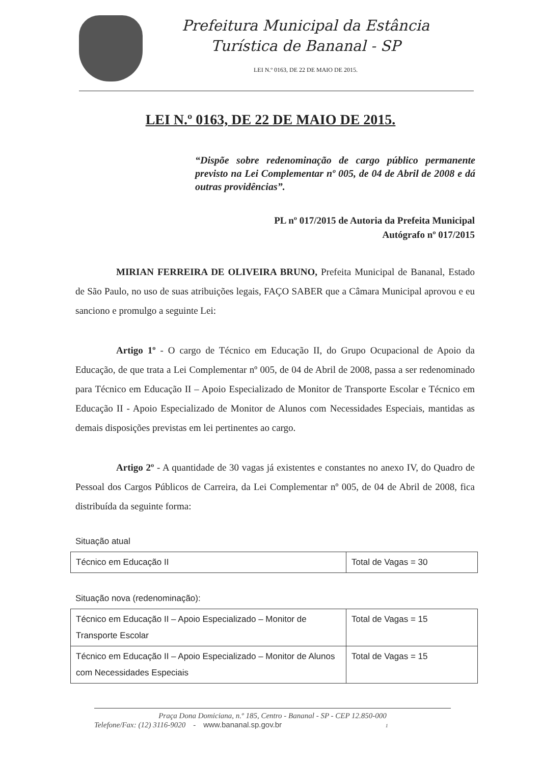Prefeitura Municipal da Estância
Turística de Bananal - SP
LEI N.º 0163, DE 22 DE MAIO DE 2015.
LEI N.º 0163, DE 22 DE MAIO DE 2015.
“Dispõe sobre redenominação de cargo público permanente previsto na Lei Complementar nº 005, de 04 de Abril de 2008 e dá outras providências”.
PL nº 017/2015 de Autoria da Prefeita Municipal
Autógrafo nº 017/2015
MIRIAN FERREIRA DE OLIVEIRA BRUNO, Prefeita Municipal de Bananal, Estado de São Paulo, no uso de suas atribuições legais, FAÇO SABER que a Câmara Municipal aprovou e eu sanciono e promulgo a seguinte Lei:
Artigo 1º - O cargo de Técnico em Educação II, do Grupo Ocupacional de Apoio da Educação, de que trata a Lei Complementar nº 005, de 04 de Abril de 2008, passa a ser redenominado para Técnico em Educação II – Apoio Especializado de Monitor de Transporte Escolar e Técnico em Educação II - Apoio Especializado de Monitor de Alunos com Necessidades Especiais, mantidas as demais disposições previstas em lei pertinentes ao cargo.
Artigo 2º - A quantidade de 30 vagas já existentes e constantes no anexo IV, do Quadro de Pessoal dos Cargos Públicos de Carreira, da Lei Complementar nº 005, de 04 de Abril de 2008, fica distribuída da seguinte forma:
Situação atual
| Técnico em Educação II | Total de Vagas = 30 |
Situação nova (redenominação):
| Técnico em Educação II – Apoio Especializado – Monitor de Transporte Escolar | Total de Vagas = 15 |
| Técnico em Educação II – Apoio Especializado – Monitor de Alunos com Necessidades Especiais | Total de Vagas = 15 |
Praça Dona Domiciana, n.º 185, Centro - Bananal - SP - CEP 12.850-000
Telefone/Fax: (12) 3116-9020 - www.bananal.sp.gov.br 1